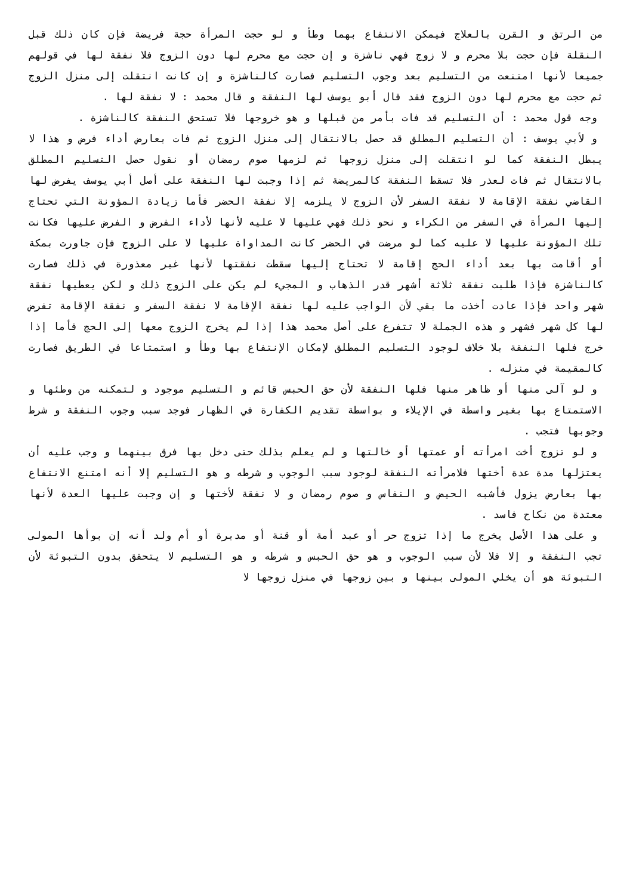من الرتق و القرن بالعلاج فيمكن الانتفاع بهما وطأ و لو حجت المرأة حجة فريضة فإن كان ذلك قبل النقلة فإن حجت بلا محرم و لا زوج فهي ناشزة و إن حجت مع محرم لها دون الزوج فلا نفقة لها في قولهم جميعا لأنها امتنعت من التسليم بعد وجوب التسليم فصارت كالناشزة و إن كانت انتقلت إلى منزل الزوج ثم حجت مع محرم لها دون الزوج فقد قال أبو يوسف لها النفقة و قال محمد : لا نفقة لها .
وجه قول محمد : أن التسليم قد فات بأمر من قبلها و هو خروجها فلا تستحق النفقة كالناشزة .
و لأبي يوسف : أن التسليم المطلق قد حصل بالانتقال إلى منزل الزوج ثم فات بعارض أداء فرض و هذا لا يبطل النفقة كما لو انتقلت إلى منزل زوجها ثم لزمها صوم رمضان أو نقول حصل التسليم المطلق بالانتقال ثم فات لعذر فلا تسقط النفقة كالمريضة ثم إذا وجبت لها النفقة على أصل أبي يوسف يفرض لها القاضي نفقة الإقامة لا نفقة السفر لأن الزوج لا يلزمه إلا نفقة الحضر فأما زيادة المؤونة التي تحتاج إليها المرأة في السفر من الكراء و نحو ذلك فهي عليها لا عليه لأنها لأداء الفرض و الفرض عليها فكانت تلك المؤونة عليها لا عليه كما لو مرضت في الحضر كانت المداواة عليها لا على الزوج فإن جاورت بمكة أو أقامت بها بعد أداء الحج إقامة لا تحتاج إليها سقطت نفقتها لأنها غير معذورة في ذلك فصارت كالناشزة فإذا طلبت نفقة ثلاثة أشهر قدر الذهاب و المجيء لم يكن على الزوج ذلك و لكن يعطيها نفقة شهر واحد فإذا عادت أخذت ما بقي لأن الواجب عليه لها نفقة الإقامة لا نفقة السفر و نفقة الإقامة تفرض لها كل شهر فشهر و هذه الجملة لا تتفرع على أصل محمد هذا إذا لم يخرج الزوج معها إلى الحج فأما إذا خرج فلها النفقة بلا خلاف لوجود التسليم المطلق لإمكان الإنتفاع بها وطأ و استمتاعا في الطريق فصارت كالمقيمة في منزله .
و لو آلى منها أو ظاهر منها فلها النفقة لأن حق الحبس قائم و التسليم موجود و لتمكنه من وطئها و الاستمتاع بها بغير واسطة في الإيلاء و بواسطة تقديم الكفارة في الظهار فوجد سبب وجوب النفقة و شرط وجوبها فتجب .
و لو تزوج أخت امرأته أو عمتها أو خالتها و لم يعلم بذلك حتى دخل بها فرق بينهما و وجب عليه أن يعتزلها مدة عدة أختها فلامرأته النفقة لوجود سبب الوجوب و شرطه و هو التسليم إلا أنه امتنع الانتفاع بها بعارض يزول فأشبه الحيض و النفاس و صوم رمضان و لا نفقة لأختها و إن وجبت عليها العدة لأنها معتدة من نكاح فاسد .
و على هذا الأصل يخرج ما إذا تزوج حر أو عبد أمة أو قنة أو مدبرة أو أم ولد أنه إن بوأها المولى تجب النفقة و إلا فلا لأن سبب الوجوب و هو حق الحبس و شرطه و هو التسليم لا يتحقق بدون التبوئة لأن التبوئة هو أن يخلي المولى بينها و بين زوجها في منزل زوجها لا